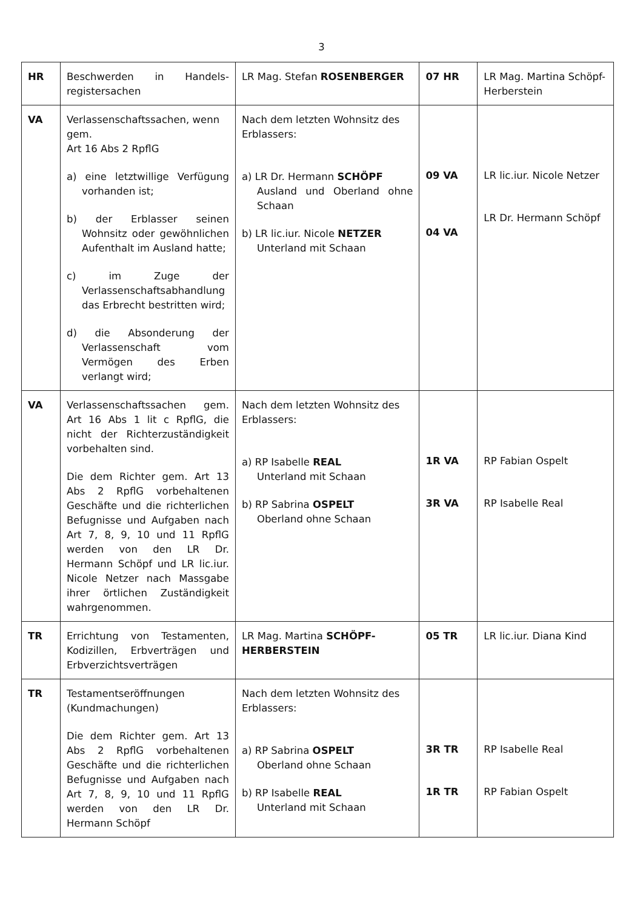3
| HR | Beschwerden in Handels-registersachen | LR Mag. Stefan ROSENBERGER | 07 HR | LR Mag. Martina Schöpf-Herberstein |
| VA | Verlassenschaftssachen, wenn gem. Art 16 Abs 2 RpflG a) eine letztwillige Verfügung vorhanden ist; b) der Erblasser seinen Wohnsitz oder gewöhnlichen Aufenthalt im Ausland hatte; c) im Zuge der Verlassenschaftsabhandlung das Erbrecht bestritten wird; d) die Absonderung der Verlassenschaft vom Vermögen des Erben verlangt wird; | Nach dem letzten Wohnsitz des Erblassers: a) LR Dr. Hermann SCHÖPF Ausland und Oberland ohne Schaan b) LR lic.iur. Nicole NETZER Unterland mit Schaan | 09 VA 04 VA | LR lic.iur. Nicole Netzer LR Dr. Hermann Schöpf |
| VA | Verlassenschaftssachen gem. Art 16 Abs 1 lit c RpflG, die nicht der Richterzuständigkeit vorbehalten sind. Die dem Richter gem. Art 13 Abs 2 RpflG vorbehaltenen Geschäfte und die richterlichen Befugnisse und Aufgaben nach Art 7, 8, 9, 10 und 11 RpflG werden von den LR Dr. Hermann Schöpf und LR lic.iur. Nicole Netzer nach Massgabe ihrer örtlichen Zuständigkeit wahrgenommen. | Nach dem letzten Wohnsitz des Erblassers: a) RP Isabelle REAL Unterland mit Schaan b) RP Sabrina OSPELT Oberland ohne Schaan | 1R VA 3R VA | RP Fabian Ospelt RP Isabelle Real |
| TR | Errichtung von Testamenten, Kodizillen, Erbverträgen und Erbverzichtsverträgen | LR Mag. Martina SCHÖPF-HERBERSTEIN | 05 TR | LR lic.iur. Diana Kind |
| TR | Testamentseröffnungen (Kundmachungen) Die dem Richter gem. Art 13 Abs 2 RpflG vorbehaltenen Geschäfte und die richterlichen Befugnisse und Aufgaben nach Art 7, 8, 9, 10 und 11 RpflG werden von den LR Dr. Hermann Schöpf | Nach dem letzten Wohnsitz des Erblassers: a) RP Sabrina OSPELT Oberland ohne Schaan b) RP Isabelle REAL Unterland mit Schaan | 3R TR 1R TR | RP Isabelle Real RP Fabian Ospelt |